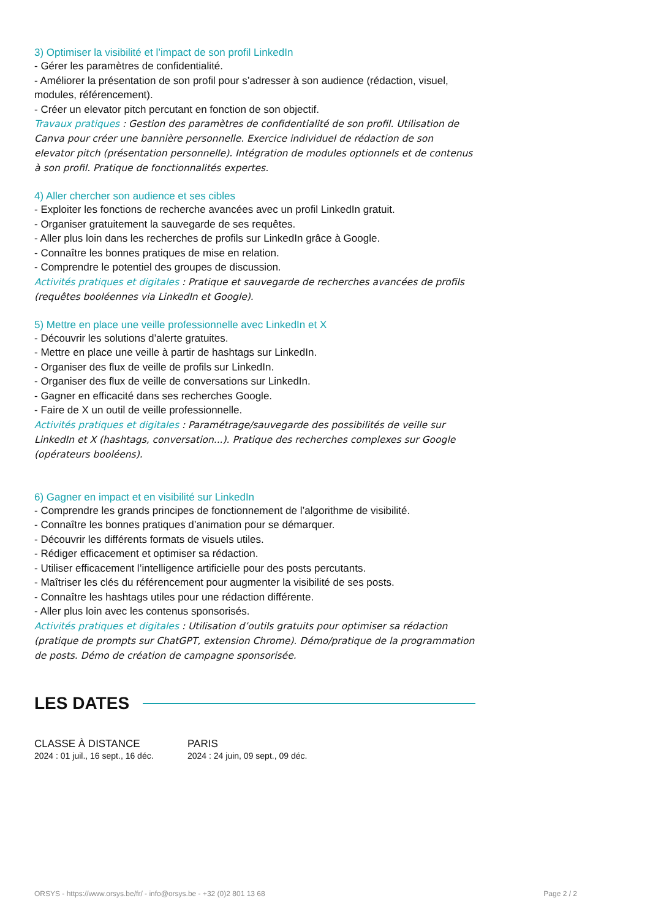3) Optimiser la visibilité et l’impact de son profil LinkedIn
- Gérer les paramètres de confidentialité.
- Améliorer la présentation de son profil pour s’adresser à son audience (rédaction, visuel, modules, référencement).
- Créer un elevator pitch percutant en fonction de son objectif.
Travaux pratiques : Gestion des paramètres de confidentialité de son profil. Utilisation de Canva pour créer une bannière personnelle. Exercice individuel de rédaction de son elevator pitch (présentation personnelle). Intégration de modules optionnels et de contenus à son profil. Pratique de fonctionnalités expertes.
4) Aller chercher son audience et ses cibles
- Exploiter les fonctions de recherche avancées avec un profil LinkedIn gratuit.
- Organiser gratuitement la sauvegarde de ses requêtes.
- Aller plus loin dans les recherches de profils sur LinkedIn grâce à Google.
- Connaître les bonnes pratiques de mise en relation.
- Comprendre le potentiel des groupes de discussion.
Activités pratiques et digitales : Pratique et sauvegarde de recherches avancées de profils (requêtes booléennes via LinkedIn et Google).
5) Mettre en place une veille professionnelle avec LinkedIn et X
- Découvrir les solutions d’alerte gratuites.
- Mettre en place une veille à partir de hashtags sur LinkedIn.
- Organiser des flux de veille de profils sur LinkedIn.
- Organiser des flux de veille de conversations sur LinkedIn.
- Gagner en efficacité dans ses recherches Google.
- Faire de X un outil de veille professionnelle.
Activités pratiques et digitales : Paramétrage/sauvegarde des possibilités de veille sur LinkedIn et X (hashtags, conversation...). Pratique des recherches complexes sur Google (opérateurs booléens).
6) Gagner en impact et en visibilité sur LinkedIn
- Comprendre les grands principes de fonctionnement de l’algorithme de visibilité.
- Connaître les bonnes pratiques d’animation pour se démarquer.
- Découvrir les différents formats de visuels utiles.
- Rédiger efficacement et optimiser sa rédaction.
- Utiliser efficacement l’intelligence artificielle pour des posts percutants.
- Maîtriser les clés du référencement pour augmenter la visibilité de ses posts.
- Connaître les hashtags utiles pour une rédaction différente.
- Aller plus loin avec les contenus sponsorisés.
Activités pratiques et digitales : Utilisation d’outils gratuits pour optimiser sa rédaction (pratique de prompts sur ChatGPT, extension Chrome). Démo/pratique de la programmation de posts. Démo de création de campagne sponsorisée.
LES DATES
CLASSE À DISTANCE
2024 : 01 juil., 16 sept., 16 déc.
PARIS
2024 : 24 juin, 09 sept., 09 déc.
ORSYS - https://www.orsys.be/fr/ - info@orsys.be - +32 (0)2 801 13 68 Page 2 / 2